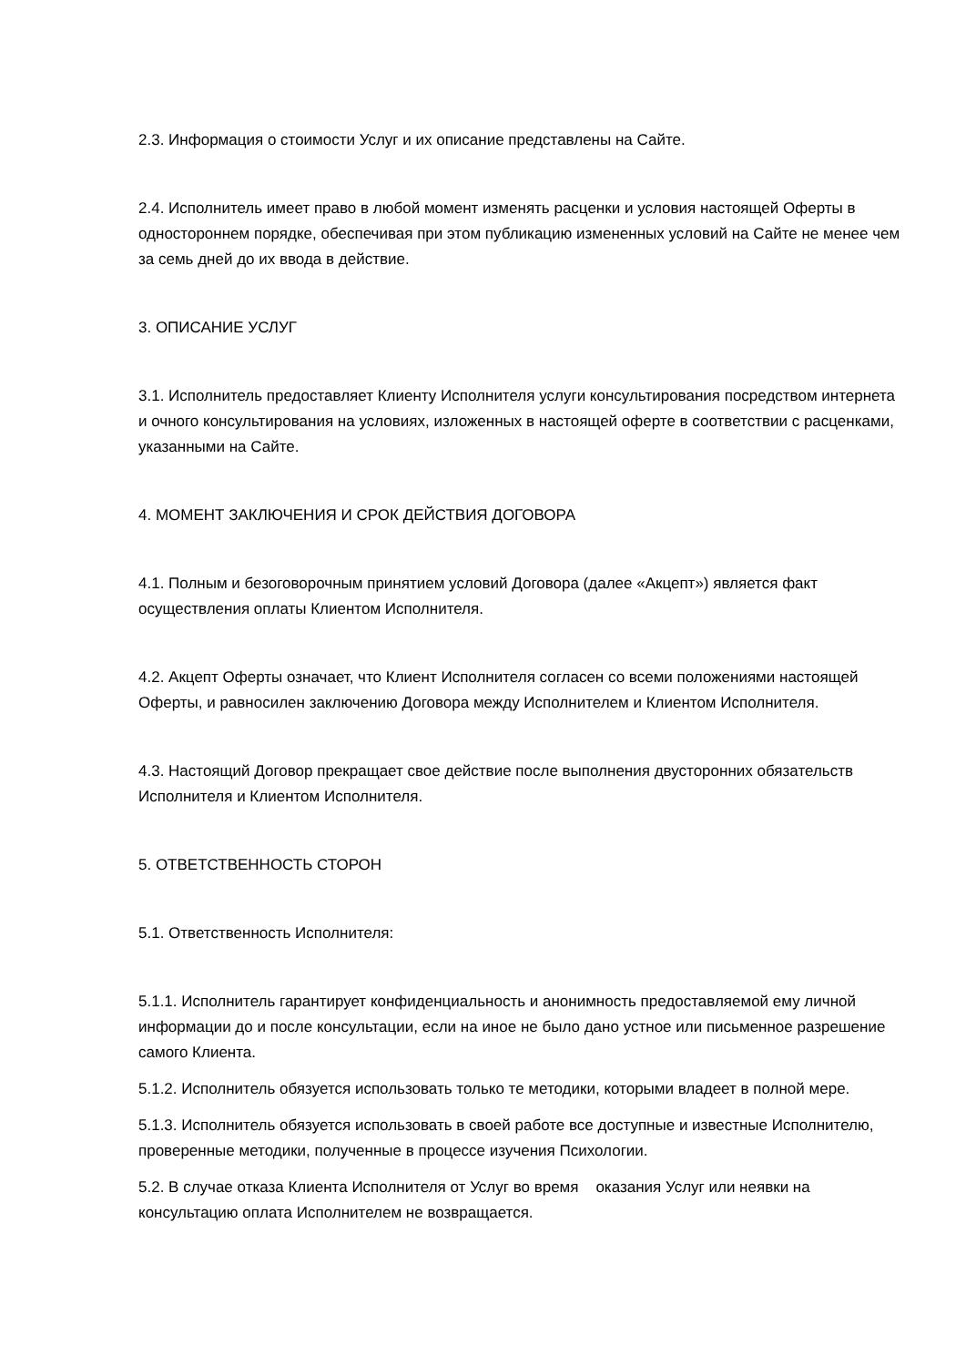2.3. Информация о стоимости Услуг и их описание представлены на Сайте.
2.4. Исполнитель имеет право в любой момент изменять расценки и условия настоящей Оферты в одностороннем порядке, обеспечивая при этом публикацию измененных условий на Сайте не менее чем за семь дней до их ввода в действие.
3. ОПИСАНИЕ УСЛУГ
3.1. Исполнитель предоставляет Клиенту Исполнителя услуги консультирования посредством интернета и очного консультирования на условиях, изложенных в настоящей оферте в соответствии с расценками, указанными на Сайте.
4. МОМЕНТ ЗАКЛЮЧЕНИЯ И СРОК ДЕЙСТВИЯ ДОГОВОРА
4.1. Полным и безоговорочным принятием условий Договора (далее «Акцепт») является факт осуществления оплаты Клиентом Исполнителя.
4.2. Акцепт Оферты означает, что Клиент Исполнителя согласен со всеми положениями настоящей Оферты, и равносилен заключению Договора между Исполнителем и Клиентом Исполнителя.
4.3. Настоящий Договор прекращает свое действие после выполнения двусторонних обязательств Исполнителя и Клиентом Исполнителя.
5. ОТВЕТСТВЕННОСТЬ СТОРОН
5.1. Ответственность Исполнителя:
5.1.1. Исполнитель гарантирует конфиденциальность и анонимность предоставляемой ему личной информации до и после консультации, если на иное не было дано устное или письменное разрешение самого Клиента.
5.1.2. Исполнитель обязуется использовать только те методики, которыми владеет в полной мере.
5.1.3. Исполнитель обязуется использовать в своей работе все доступные и известные Исполнителю, проверенные методики, полученные в процессе изучения Психологии.
5.2. В случае отказа Клиента Исполнителя от Услуг во время оказания Услуг или неявки на консультацию оплата Исполнителем не возвращается.